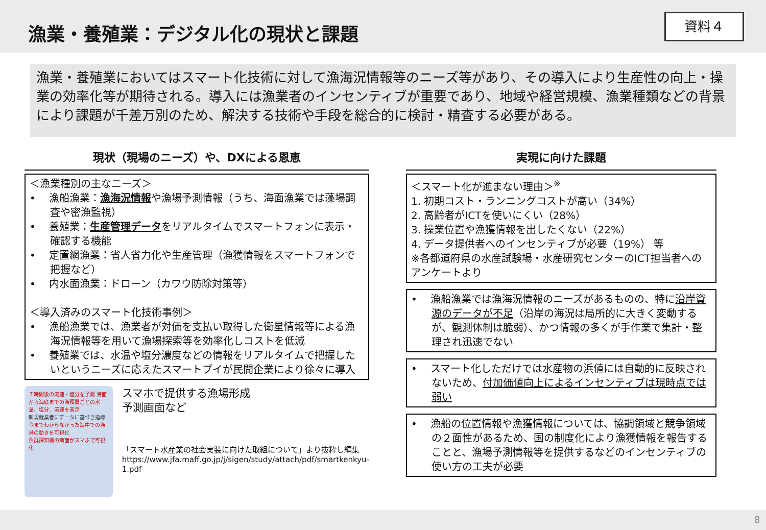漁業・養殖業：デジタル化の現状と課題 資料４
漁業・養殖業においてはスマート化技術に対して漁海況情報等のニーズ等があり、その導入により生産性の向上・操業の効率化等が期待される。導入には漁業者のインセンティブが重要であり、地域や経営規模、漁業種類などの背景により課題が千差万別のため、解決する技術や手段を総合的に検討・精査する必要がある。
現状（現場のニーズ）や、DXによる恩恵
＜漁業種別の主なニーズ＞
•　 漁船漁業：漁海況情報や漁場予測情報（うち、海面漁業では藻場調査や密漁監視）
•　 養殖業：生産管理データをリアルタイムでスマートフォンに表示・確認する機能
•　 定置網漁業：省人省力化や生産管理（漁獲情報をスマートフォンで把握など）
•　 内水面漁業：ドローン（カワウ防除対策等）
＜導入済みのスマート化技術事例＞
•　 漁船漁業では、漁業者が対価を支払い取得した衛星情報等による漁海況情報等を用いて漁場探索等を効率化しコストを低減
•　 養殖業では、水温や塩分濃度などの情報をリアルタイムで把握したいというニーズに応えたスマートブイが民間企業により徐々に導入
７時間後の流速・塩分を予測 海面から海底までの漁獲層ごとの水温、塩分、流速を表示
新規就業者にデータに基づき指導
今までわからなかった海中での漁具の動きを可視化
魚群探知機の画面がスマホで可視化
スマホで提供する漁場形成
予測画面など
「スマート水産業の社会実装に向けた取組について」より抜粋し編集
https://www.jfa.maff.go.jp/j/sigen/study/attach/pdf/smartkenkyu-1.pdf
実現に向けた課題
＜スマート化が進まない理由＞<sup>※</sup>
1. 初期コスト・ランニングコストが高い（34%）
2. 高齢者がICTを使いにくい（28%）
3. 操業位置や漁獲情報を出したくない（22%）
4. データ提供者へのインセンティブが必要（19%） 等
※各都道府県の水産試験場・水産研究センターのICT担当者へのアンケートより
•　 漁船漁業では漁海況情報のニーズがあるものの、特に沿岸資源のデータが不足（沿岸の海況は局所的に大きく変動するが、観測体制は脆弱）、かつ情報の多くが手作業で集計・整理され迅速でない
•　 スマート化しただけでは水産物の浜値には自動的に反映されないため、付加価値向上によるインセンティブは現時点では弱い
•　 漁船の位置情報や漁獲情報については、協調領域と競争領域の２面性があるため、国の制度化により漁獲情報を報告することと、漁場予測情報等を提供するなどのインセンティブの使い方の工夫が必要
8